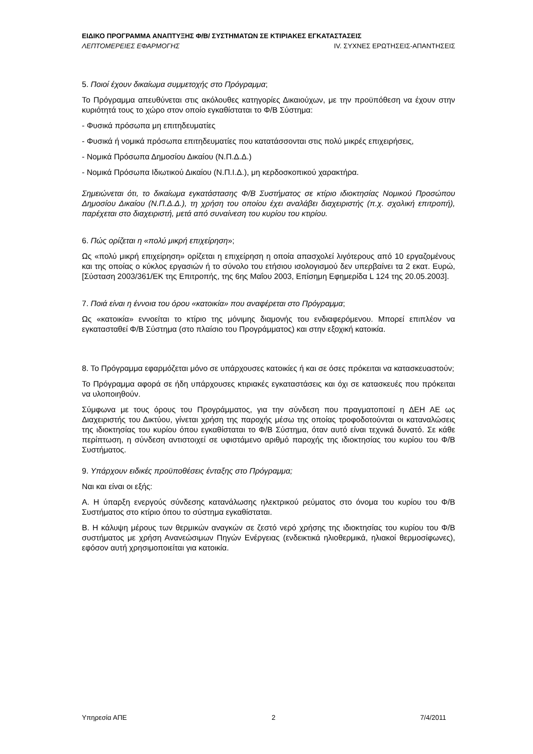ΕΙΔΙΚΟ ΠΡΟΓΡΑΜΜΑ ΑΝΑΠΤΥΞΗΣ Φ/Β/ ΣΥΣΤΗΜΑΤΩΝ ΣΕ ΚΤΙΡΙΑΚΕΣ ΕΓΚΑΤΑΣΤΑΣΕΙΣ
ΛΕΠΤΟΜΕΡΕΙΕΣ ΕΦΑΡΜΟΓΗΣ IV. ΣΥΧΝΕΣ ΕΡΩΤΗΣΕΙΣ-ΑΠΑΝΤΗΣΕΙΣ
5. Ποιοί έχουν δικαίωμα συμμετοχής στο Πρόγραμμα;
Το Πρόγραμμα απευθύνεται στις ακόλουθες κατηγορίες Δικαιούχων, με την προϋπόθεση να έχουν στην κυριότητά τους το χώρο στον οποίο εγκαθίσταται το Φ/Β Σύστημα:
- Φυσικά πρόσωπα μη επιτηδευματίες
- Φυσικά ή νομικά πρόσωπα επιτηδευματίες που κατατάσσονται στις πολύ μικρές επιχειρήσεις,
- Νομικά Πρόσωπα Δημοσίου Δικαίου (Ν.Π.Δ.Δ.)
- Νομικά Πρόσωπα Ιδιωτικού Δικαίου (Ν.Π.Ι.Δ.), μη κερδοσκοπικού χαρακτήρα.
Σημειώνεται ότι, το δικαίωμα εγκατάστασης Φ/Β Συστήματος σε κτίριο ιδιοκτησίας Νομικού Προσώπου Δημοσίου Δικαίου (Ν.Π.Δ.Δ.), τη χρήση του οποίου έχει αναλάβει διαχειριστής (π.χ. σχολική επιτροπή), παρέχεται στο διαχειριστή, μετά από συναίνεση του κυρίου του κτιρίου.
6. Πώς ορίζεται η «πολύ μικρή επιχείρηση»;
Ως «πολύ μικρή επιχείρηση» ορίζεται η επιχείρηση η οποία απασχολεί λιγότερους από 10 εργαζομένους και της οποίας ο κύκλος εργασιών ή το σύνολο του ετήσιου ισολογισμού δεν υπερβαίνει τα 2 εκατ. Ευρώ, [Σύσταση 2003/361/ΕΚ της Επιτροπής, της 6ης Μαΐου 2003, Επίσημη Εφημερίδα L 124 της 20.05.2003].
7. Ποιά είναι η έννοια του όρου «κατοικία» που αναφέρεται στο Πρόγραμμα;
Ως «κατοικία» εννοείται το κτίριο της μόνιμης διαμονής του ενδιαφερόμενου. Μπορεί επιπλέον να εγκατασταθεί Φ/Β Σύστημα (στο πλαίσιο του Προγράμματος) και στην εξοχική κατοικία.
8. Το Πρόγραμμα εφαρμόζεται μόνο σε υπάρχουσες κατοικίες ή και σε όσες πρόκειται να κατασκευαστούν;
Το Πρόγραμμα αφορά σε ήδη υπάρχουσες κτιριακές εγκαταστάσεις και όχι σε κατασκευές που πρόκειται να υλοποιηθούν.
Σύμφωνα με τους όρους του Προγράμματος, για την σύνδεση που πραγματοποιεί η ΔΕΗ ΑΕ ως Διαχειριστής του Δικτύου, γίνεται χρήση της παροχής μέσω της οποίας τροφοδοτούνται οι καταναλώσεις της ιδιοκτησίας του κυρίου όπου εγκαθίσταται το Φ/Β Σύστημα, όταν αυτό είναι τεχνικά δυνατό. Σε κάθε περίπτωση, η σύνδεση αντιστοιχεί σε υφιστάμενο αριθμό παροχής της ιδιοκτησίας του κυρίου του Φ/Β Συστήματος.
9. Υπάρχουν ειδικές προϋποθέσεις ένταξης στο Πρόγραμμα;
Ναι και είναι οι εξής:
Α. Η ύπαρξη ενεργούς σύνδεσης κατανάλωσης ηλεκτρικού ρεύματος στο όνομα του κυρίου του Φ/Β Συστήματος στο κτίριο όπου το σύστημα εγκαθίσταται.
Β. Η κάλυψη μέρους των θερμικών αναγκών σε ζεστό νερό χρήσης της ιδιοκτησίας του κυρίου του Φ/Β συστήματος με χρήση Ανανεώσιμων Πηγών Ενέργειας (ενδεικτικά ηλιοθερμικά, ηλιακοί θερμοσίφωνες), εφόσον αυτή χρησιμοποιείται για κατοικία.
Υπηρεσία ΑΠΕ 2 7/4/2011